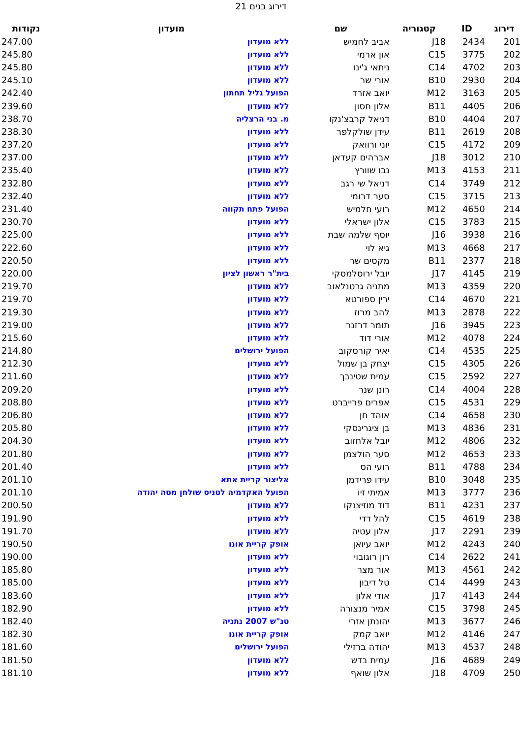דירוג בנים 21
| דירוג | ID | קטגוריה | שם | מועדון | נקודות |
| --- | --- | --- | --- | --- | --- |
| 201 | 2434 | J18 | אביב לחמיש | ללא מועדון | 247.00 |
| 202 | 3775 | C15 | און ארמי | ללא מועדון | 245.80 |
| 203 | 4702 | C14 | ניתאי ג'ינו | ללא מועדון | 245.80 |
| 204 | 2930 | B10 | אורי שר | ללא מועדון | 245.10 |
| 205 | 3163 | M12 | יואב אזרד | הפועל גליל תחתון | 242.40 |
| 206 | 4405 | B11 | אלון חסון | ללא מועדון | 239.60 |
| 207 | 4404 | B10 | דניאל קרבצ'נקו | מ. בני הרצליה | 238.70 |
| 208 | 2619 | B11 | עידן שולקלפר | ללא מועדון | 238.30 |
| 209 | 4172 | C15 | יוני ורוואק | ללא מועדון | 237.20 |
| 210 | 3012 | J18 | אברהים קעדאן | ללא מועדון | 237.00 |
| 211 | 4153 | M13 | נבו שוורץ | ללא מועדון | 235.40 |
| 212 | 3749 | C14 | דניאל שי רגב | ללא מועדון | 232.80 |
| 213 | 3715 | C15 | סער דרומי | ללא מועדון | 232.40 |
| 214 | 4650 | M12 | רועי חלמיש | הפועל פתח תקווה | 231.40 |
| 215 | 3783 | C15 | אלון ישראלי | ללא מועדון | 230.70 |
| 216 | 3938 | J16 | יוסף שלמה שבת | ללא מועדון | 225.00 |
| 217 | 4668 | M13 | גיא לוי | ללא מועדון | 222.60 |
| 218 | 2377 | B11 | מקסים שר | ללא מועדון | 220.50 |
| 219 | 4145 | J17 | יובל ירוסלמסקי | בית"ר ראשון לציון | 220.00 |
| 220 | 4359 | M13 | מתניה גרטנלאוב | ללא מועדון | 219.70 |
| 221 | 4670 | C14 | ירין ספורטא | ללא מועדון | 219.70 |
| 222 | 2878 | M13 | להב מרוז | ללא מועדון | 219.30 |
| 223 | 3945 | J16 | תומר דרזנר | ללא מועדון | 219.00 |
| 224 | 4078 | M12 | אורי דוד | ללא מועדון | 215.60 |
| 225 | 4535 | C14 | יאיר קורסקוב | הפועל ירושלים | 214.80 |
| 226 | 4305 | C15 | יצחק בן שמול | ללא מועדון | 212.30 |
| 227 | 2592 | C15 | עמית שטינבך | ללא מועדון | 211.60 |
| 228 | 4004 | C14 | רונן שנר | ללא מועדון | 209.20 |
| 229 | 4531 | C15 | אפרים פרייברט | ללא מועדון | 208.80 |
| 230 | 4658 | C14 | אוהד חן | ללא מועדון | 206.80 |
| 231 | 4836 | M13 | בן ציגרינסקי | ללא מועדון | 205.80 |
| 232 | 4806 | M12 | יובל אלחזוב | ללא מועדון | 204.30 |
| 233 | 4653 | M12 | סער הולצמן | ללא מועדון | 201.80 |
| 234 | 4788 | B11 | רועי הס | ללא מועדון | 201.40 |
| 235 | 3048 | B10 | עידו פרידמן | אליצור קריית אתא | 201.10 |
| 236 | 3777 | M13 | אמיתי זיו | הפועל האקדמיה לטניס שולחן מטה יהודה | 201.10 |
| 237 | 4231 | B11 | דוד מוזיצנקו | ללא מועדון | 200.50 |
| 238 | 4619 | C15 | להל דדי | ללא מועדון | 191.90 |
| 239 | 2291 | J17 | אלון עטיה | ללא מועדון | 191.70 |
| 240 | 4243 | M12 | יואב עיואן | אופק קריית אונו | 190.50 |
| 241 | 2622 | C14 | רון רוגובוי | ללא מועדון | 190.00 |
| 242 | 4561 | M13 | אור מצר | ללא מועדון | 185.80 |
| 243 | 4499 | C14 | טל דיבון | ללא מועדון | 185.00 |
| 244 | 4143 | J17 | אודי אלון | ללא מועדון | 183.60 |
| 245 | 3798 | C15 | אמיר מנצורה | ללא מועדון | 182.90 |
| 246 | 3677 | M13 | יהונתן אזרי | טנ"ש 2007 נתניה | 182.40 |
| 247 | 4146 | M12 | יואב קמק | אופק קריית אונו | 182.30 |
| 248 | 4537 | M13 | יהודה ברזילי | הפועל ירושלים | 181.60 |
| 249 | 4689 | J16 | עמית בדש | ללא מועדון | 181.50 |
| 250 | 4709 | J18 | אלון שואף | ללא מועדון | 181.10 |